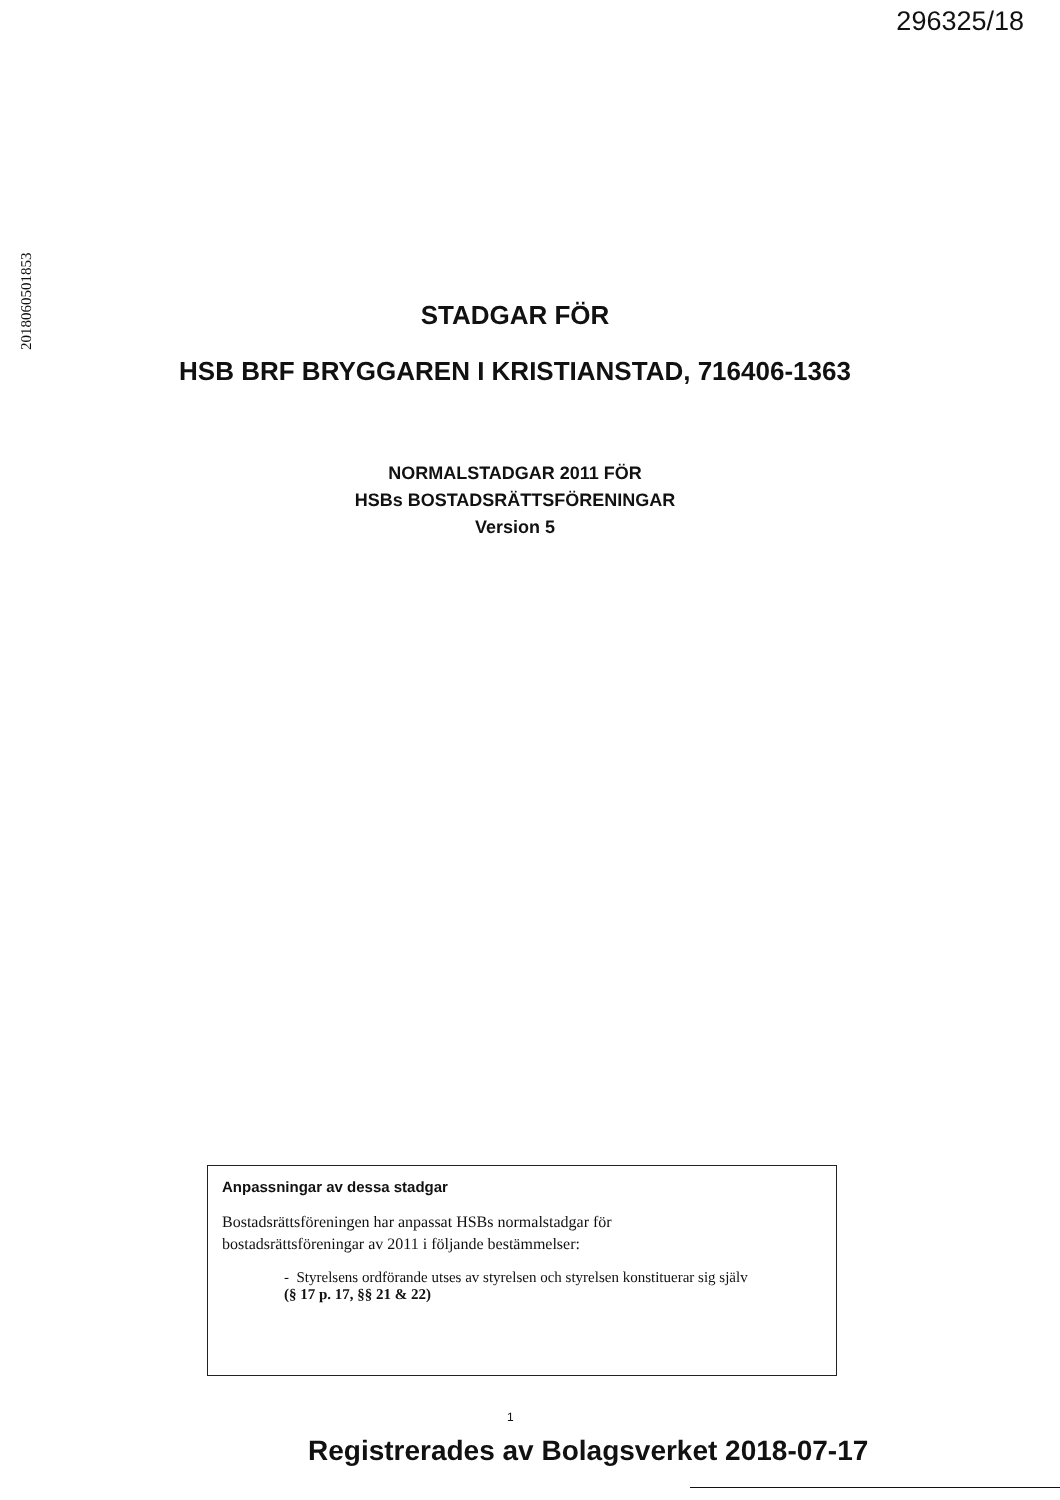296325/18
2018060501853
STADGAR FÖR
HSB BRF BRYGGAREN I KRISTIANSTAD, 716406-1363
NORMALSTADGAR 2011 FÖR
HSBs BOSTADSRÄTTSFÖRENINGAR
Version 5
Anpassningar av dessa stadgar
Bostadsrättsföreningen har anpassat HSBs normalstadgar för
bostadsrättsföreningar av 2011 i följande bestämmelser:
- Styrelsens ordförande utses av styrelsen och styrelsen konstituerar sig själv
(§ 17 p. 17, §§ 21 & 22)
1
Registrerades av Bolagsverket 2018-07-17